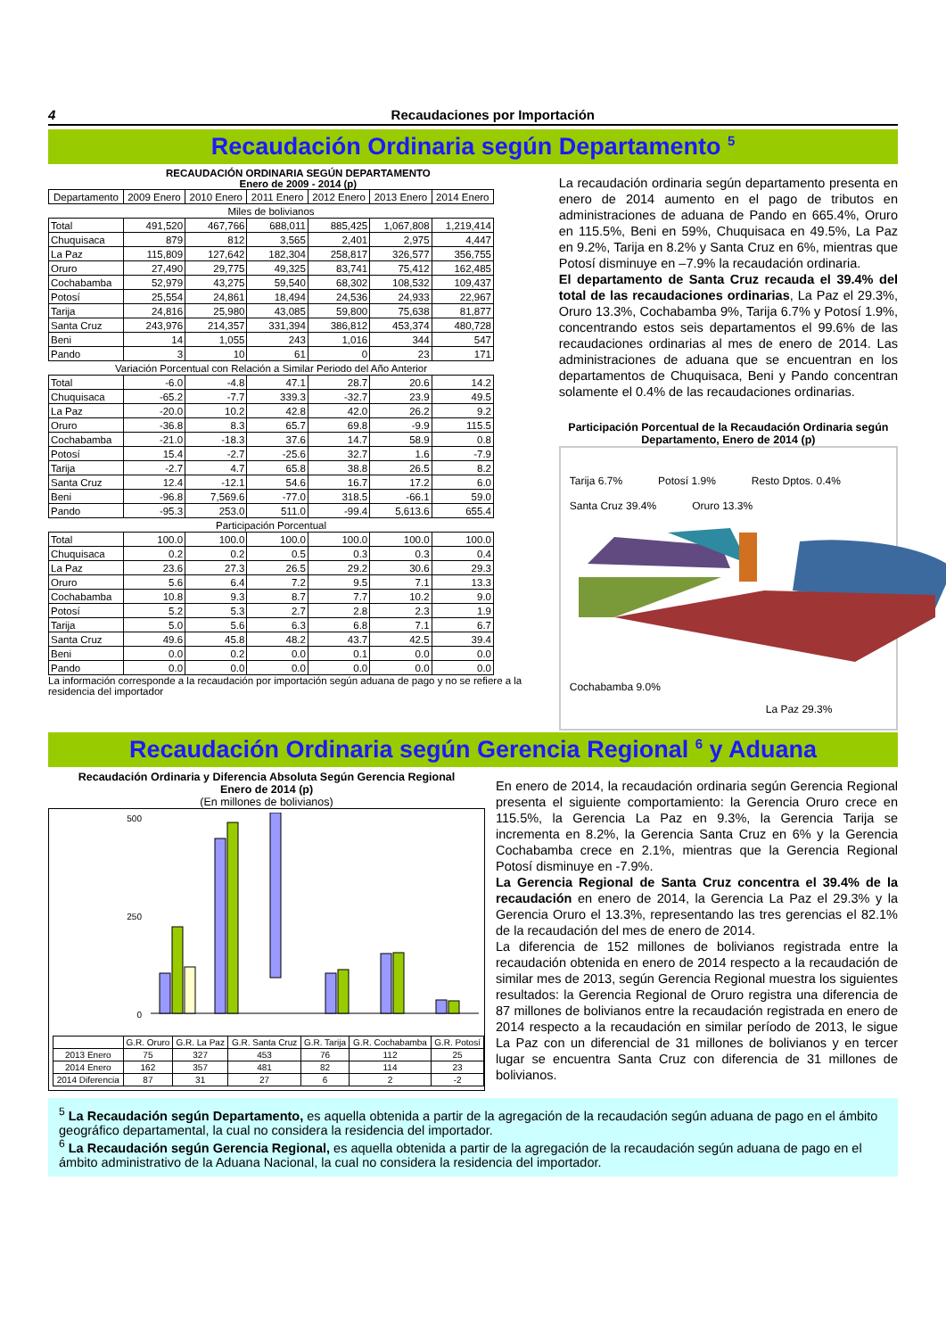4 Recaudaciones por Importación
Recaudación Ordinaria según Departamento <sup>5</sup>
RECAUDACIÓN ORDINARIA SEGÚN DEPARTAMENTO
Enero de 2009 - 2014 (p)
| Departamento | 2009 Enero | 2010 Enero | 2011 Enero | 2012 Enero | 2013 Enero | 2014 Enero |
| --- | --- | --- | --- | --- | --- | --- |
| Miles de bolivianos | | | | | | |
| Total | 491,520 | 467,766 | 688,011 | 885,425 | 1,067,808 | 1,219,414 |
| Chuquisaca | 879 | 812 | 3,565 | 2,401 | 2,975 | 4,447 |
| La Paz | 115,809 | 127,642 | 182,304 | 258,817 | 326,577 | 356,755 |
| Oruro | 27,490 | 29,775 | 49,325 | 83,741 | 75,412 | 162,485 |
| Cochabamba | 52,979 | 43,275 | 59,540 | 68,302 | 108,532 | 109,437 |
| Potosí | 25,554 | 24,861 | 18,494 | 24,536 | 24,933 | 22,967 |
| Tarija | 24,816 | 25,980 | 43,085 | 59,800 | 75,638 | 81,877 |
| Santa Cruz | 243,976 | 214,357 | 331,394 | 386,812 | 453,374 | 480,728 |
| Beni | 14 | 1,055 | 243 | 1,016 | 344 | 547 |
| Pando | 3 | 10 | 61 | 0 | 23 | 171 |
| Variación Porcentual con Relación a Similar Periodo del Año Anterior | | | | | | |
| Total | -6.0 | -4.8 | 47.1 | 28.7 | 20.6 | 14.2 |
| Chuquisaca | -65.2 | -7.7 | 339.3 | -32.7 | 23.9 | 49.5 |
| La Paz | -20.0 | 10.2 | 42.8 | 42.0 | 26.2 | 9.2 |
| Oruro | -36.8 | 8.3 | 65.7 | 69.8 | -9.9 | 115.5 |
| Cochabamba | -21.0 | -18.3 | 37.6 | 14.7 | 58.9 | 0.8 |
| Potosí | 15.4 | -2.7 | -25.6 | 32.7 | 1.6 | -7.9 |
| Tarija | -2.7 | 4.7 | 65.8 | 38.8 | 26.5 | 8.2 |
| Santa Cruz | 12.4 | -12.1 | 54.6 | 16.7 | 17.2 | 6.0 |
| Beni | -96.8 | 7,569.6 | -77.0 | 318.5 | -66.1 | 59.0 |
| Pando | -95.3 | 253.0 | 511.0 | -99.4 | 5,613.6 | 655.4 |
| Participación Porcentual | | | | | | |
| Total | 100.0 | 100.0 | 100.0 | 100.0 | 100.0 | 100.0 |
| Chuquisaca | 0.2 | 0.2 | 0.5 | 0.3 | 0.3 | 0.4 |
| La Paz | 23.6 | 27.3 | 26.5 | 29.2 | 30.6 | 29.3 |
| Oruro | 5.6 | 6.4 | 7.2 | 9.5 | 7.1 | 13.3 |
| Cochabamba | 10.8 | 9.3 | 8.7 | 7.7 | 10.2 | 9.0 |
| Potosí | 5.2 | 5.3 | 2.7 | 2.8 | 2.3 | 1.9 |
| Tarija | 5.0 | 5.6 | 6.3 | 6.8 | 7.1 | 6.7 |
| Santa Cruz | 49.6 | 45.8 | 48.2 | 43.7 | 42.5 | 39.4 |
| Beni | 0.0 | 0.2 | 0.0 | 0.1 | 0.0 | 0.0 |
| Pando | 0.0 | 0.0 | 0.0 | 0.0 | 0.0 | 0.0 |
La información corresponde a la recaudación por importación según aduana de pago y no se refiere a la residencia del importador
La recaudación ordinaria según departamento presenta en enero de 2014 aumento en el pago de tributos en administraciones de aduana de Pando en 665.4%, Oruro en 115.5%, Beni en 59%, Chuquisaca en 49.5%, La Paz en 9.2%, Tarija en 8.2% y Santa Cruz en 6%, mientras que Potosí disminuye en –7.9% la recaudación ordinaria.
El departamento de Santa Cruz recauda el 39.4% del total de las recaudaciones ordinarias, La Paz el 29.3%, Oruro 13.3%, Cochabamba 9%, Tarija 6.7% y Potosí 1.9%, concentrando estos seis departamentos el 99.6% de las recaudaciones ordinarias al mes de enero de 2014. Las administraciones de aduana que se encuentran en los departamentos de Chuquisaca, Beni y Pando concentran solamente el 0.4% de las recaudaciones ordinarias.
Participación Porcentual de la Recaudación Ordinaria según Departamento, Enero de 2014 (p)
Tarija 6.7% Potosí 1.9% Resto Dptos. 0.4% Santa Cruz 39.4% Oruro 13.3%
Cochabamba 9.0%
La Paz 29.3%
Recaudación Ordinaria según Gerencia Regional <sup>6</sup> y Aduana
Recaudación Ordinaria y Diferencia Absoluta Según Gerencia Regional
Enero de 2014 (p)
(En millones de bolivianos)
500
0
250
| | G.R. Oruro | G.R. La Paz | G.R. Santa Cruz | G.R. Tarija | G.R. Cochabamba | G.R. Potosí |
| 2013 Enero | 75 | 327 | 453 | 76 | 112 | 25 |
| 2014 Enero | 162 | 357 | 481 | 82 | 114 | 23 |
| 2014 Diferencia | 87 | 31 | 27 | 6 | 2 | -2 |
En enero de 2014, la recaudación ordinaria según Gerencia Regional presenta el siguiente comportamiento: la Gerencia Oruro crece en 115.5%, la Gerencia La Paz en 9.3%, la Gerencia Tarija se incrementa en 8.2%, la Gerencia Santa Cruz en 6% y la Gerencia Cochabamba crece en 2.1%, mientras que la Gerencia Regional Potosí disminuye en -7.9%.
La Gerencia Regional de Santa Cruz concentra el 39.4% de la recaudación en enero de 2014, la Gerencia La Paz el 29.3% y la Gerencia Oruro el 13.3%, representando las tres gerencias el 82.1% de la recaudación del mes de enero de 2014.
La diferencia de 152 millones de bolivianos registrada entre la recaudación obtenida en enero de 2014 respecto a la recaudación de similar mes de 2013, según Gerencia Regional muestra los siguientes resultados: la Gerencia Regional de Oruro registra una diferencia de 87 millones de bolivianos entre la recaudación registrada en enero de 2014 respecto a la recaudación en similar período de 2013, le sigue La Paz con un diferencial de 31 millones de bolivianos y en tercer lugar se encuentra Santa Cruz con diferencia de 31 millones de bolivianos.
<sup>5</sup> La Recaudación según Departamento, es aquella obtenida a partir de la agregación de la recaudación según aduana de pago en el ámbito geográfico departamental, la cual no considera la residencia del importador.
<sup>6</sup> La Recaudación según Gerencia Regional, es aquella obtenida a partir de la agregación de la recaudación según aduana de pago en el ámbito administrativo de la Aduana Nacional, la cual no considera la residencia del importador.